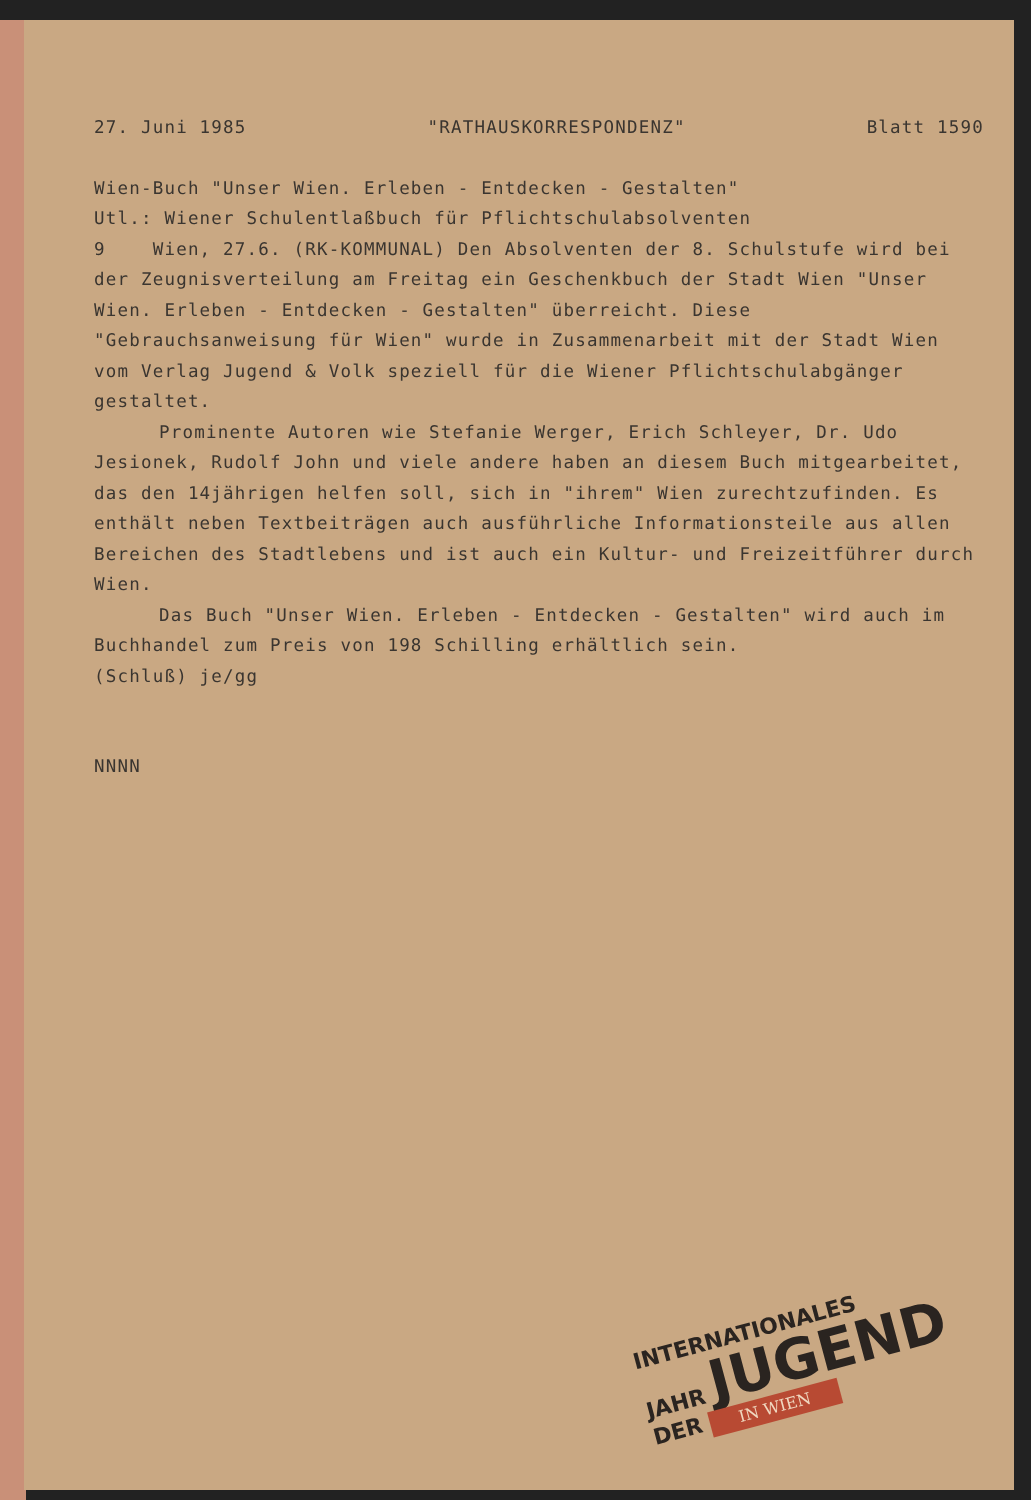27. Juni 1985 "RATHAUSKORRESPONDENZ" Blatt 1590
Wien-Buch "Unser Wien. Erleben - Entdecken - Gestalten"
Utl.: Wiener Schulentlaßbuch für Pflichtschulabsolventen
9 Wien, 27.6. (RK-KOMMUNAL) Den Absolventen der 8. Schulstufe wird bei der Zeugnisverteilung am Freitag ein Geschenkbuch der Stadt Wien "Unser Wien. Erleben - Entdecken - Gestalten" überreicht. Diese "Gebrauchsanweisung für Wien" wurde in Zusammenarbeit mit der Stadt Wien vom Verlag Jugend & Volk speziell für die Wiener Pflichtschulabgänger gestaltet.
Prominente Autoren wie Stefanie Werger, Erich Schleyer, Dr. Udo Jesionek, Rudolf John und viele andere haben an diesem Buch mitgearbeitet, das den 14jährigen helfen soll, sich in "ihrem" Wien zurechtzufinden. Es enthält neben Textbeiträgen auch ausführliche Informationsteile aus allen Bereichen des Stadtlebens und ist auch ein Kultur- und Freizeitführer durch Wien.
Das Buch "Unser Wien. Erleben - Entdecken - Gestalten" wird auch im Buchhandel zum Preis von 198 Schilling erhältlich sein.
(Schluß) je/gg
NNNN
INTERNATIONALES
JAHR JUGEND
DER IN WIEN